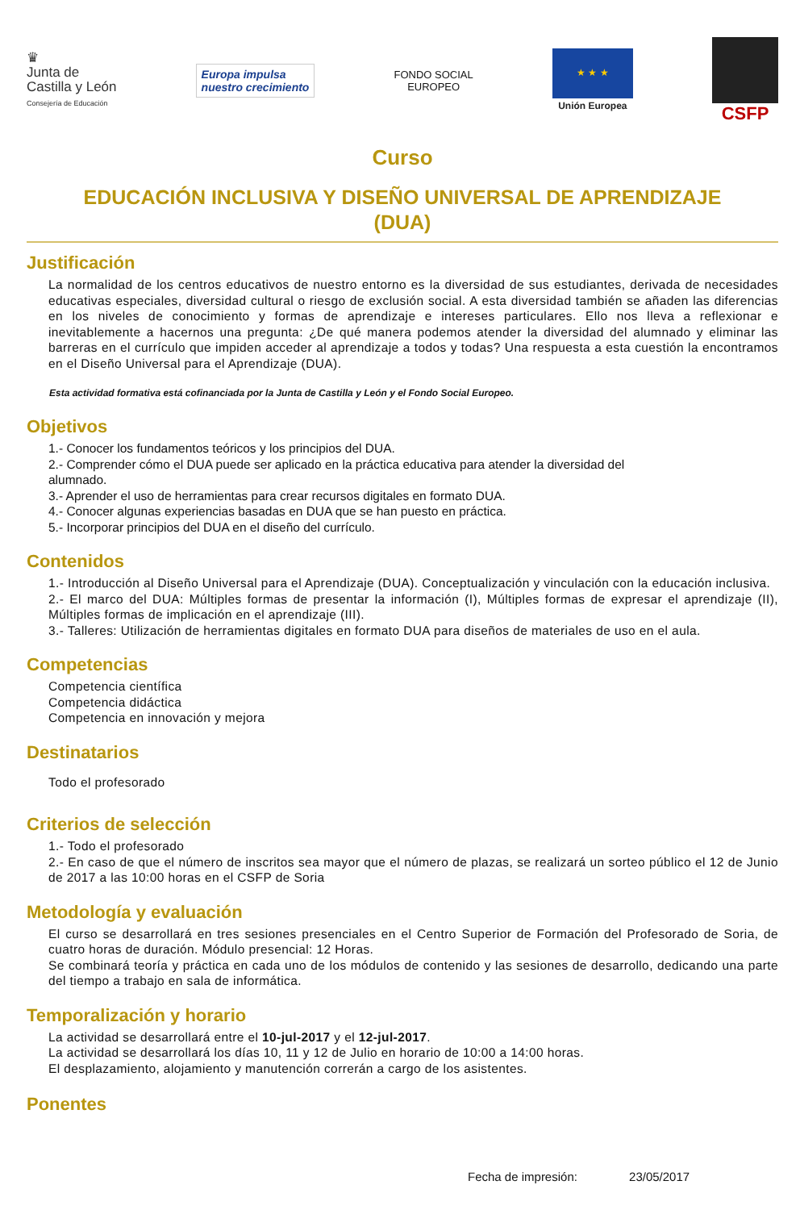♛
Junta de
Castilla y León
Consejería de Educación
Europa impulsa
nuestro crecimiento
FONDO SOCIAL
EUROPEO
★ ★ ★
Unión Europea
CSFP
Curso
EDUCACIÓN INCLUSIVA Y DISEÑO UNIVERSAL DE APRENDIZAJE
(DUA)
Justificación
La normalidad de los centros educativos de nuestro entorno es la diversidad de sus estudiantes, derivada de necesidades educativas especiales, diversidad cultural o riesgo de exclusión social. A esta diversidad también se añaden las diferencias en los niveles de conocimiento y formas de aprendizaje e intereses particulares. Ello nos lleva a reflexionar e inevitablemente a hacernos una pregunta: ¿De qué manera podemos atender la diversidad del alumnado y eliminar las barreras en el currículo que impiden acceder al aprendizaje a todos y todas? Una respuesta a esta cuestión la encontramos en el Diseño Universal para el Aprendizaje (DUA).
Esta actividad formativa está cofinanciada por la Junta de Castilla y León y el Fondo Social Europeo.
Objetivos
1.- Conocer los fundamentos teóricos y los principios del DUA.
2.- Comprender cómo el DUA puede ser aplicado en la práctica educativa para atender la diversidad del
alumnado.
3.- Aprender el uso de herramientas para crear recursos digitales en formato DUA.
4.- Conocer algunas experiencias basadas en DUA que se han puesto en práctica.
5.- Incorporar principios del DUA en el diseño del currículo.
Contenidos
1.- Introducción al Diseño Universal para el Aprendizaje (DUA). Conceptualización y vinculación con la educación inclusiva.
2.- El marco del DUA: Múltiples formas de presentar la información (I), Múltiples formas de expresar el aprendizaje (II), Múltiples formas de implicación en el aprendizaje (III).
3.- Talleres: Utilización de herramientas digitales en formato DUA para diseños de materiales de uso en el aula.
Competencias
Competencia científica
Competencia didáctica
Competencia en innovación y mejora
Destinatarios
Todo el profesorado
Criterios de selección
1.- Todo el profesorado
2.- En caso de que el número de inscritos sea mayor que el número de plazas, se realizará un sorteo público el 12 de Junio de 2017 a las 10:00 horas en el CSFP de Soria
Metodología y evaluación
El curso se desarrollará en tres sesiones presenciales en el Centro Superior de Formación del Profesorado de Soria, de cuatro horas de duración. Módulo presencial: 12 Horas.
Se combinará teoría y práctica en cada uno de los módulos de contenido y las sesiones de desarrollo, dedicando una parte del tiempo a trabajo en sala de informática.
Temporalización y horario
La actividad se desarrollará entre el 10-jul-2017 y el 12-jul-2017.
La actividad se desarrollará los días 10, 11 y 12 de Julio en horario de 10:00 a 14:00 horas.
El desplazamiento, alojamiento y manutención correrán a cargo de los asistentes.
Ponentes
Fecha de impresión: 23/05/2017